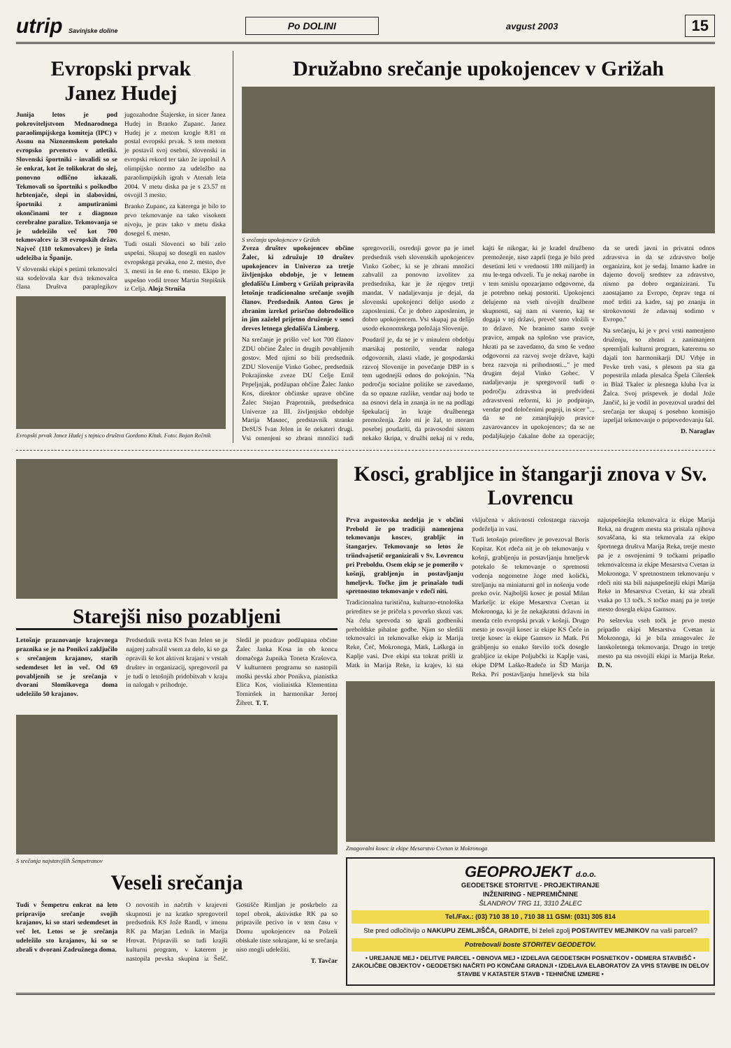utrip Savinjske doline
Po DOLINI
avgust 2003
15
Evropski prvak
Janez Hudej
Junija letos je pod pokroviteljstvom Mednarodnega paraolimpijskega komiteja (IPC) v Assnu na Nizozemskem potekalo evropsko prvenstvo v atletiki. Slovenski športniki - invalidi so se še enkrat, kot že tolikokrat do slej, ponovno odlično izkazali. Tekmovali so športniki s poškodbo hrbtenjače, slepi in slabovidni, športniki z amputiranimi okončinami ter z diagnozo cerebralne paralize. Tekmovanja se je udeležilo več kot 700 tekmovalcev iz 38 evropskih držav. Največ (110 tekmovalcev) je štela udeležba iz Španije.
V slovenski ekipi s petimi tekmovalci sta sodelovala kar dva tekmovalca člana Društva paraplegikov jugozahodne Štajerske, in sicer Janez Hudej in Branko Zupanc. Janez Hudej je z metom krogle 8.81 m postal evropski prvak. S tem metom je postavil svoj osebni, slovenski in evropski rekord ter tako že izpolnil A olimpijsko normo za udeležbo na paraolimpijskih igrah v Atenah leta 2004. V metu diska pa je s 23.57 m osvojil 3 mesto.
Branko Zupanc, za katerega je bilo to prvo tekmovanje na tako visokem nivoju, je prav tako v metu diska dosegel 6. mesto.
Tudi ostali Slovenci so bili zelo uspešni. Skupaj so dosegli en naslov evropskega prvaka, eno 2. mesto, dve 3. mesti in še eno 6. mesto. Ekipo je uspešno vodil trener Martin Stepišnik iz Celja. Alojz Strniša
Evropski prvak Janez Hudej s tajnico društva Gordano Kitak. Foto: Bojan Rečnik
Družabno srečanje upokojencev v Grižah
S srečanja upokojencev v Grižah
Zveza društev upokojencev občine Žalec, ki združuje 10 društev upokojencev in Univerzo za tretje življenjsko obdobje, je v letnem gledališču Limberg v Grižah pripravila letošnje tradicionalno srečanje svojih članov. Predsednik Anton Gros je zbranim izrekel prisrčno dobrodošlico in jim zaželel prijetno druženje v senci dreves letnega gledališča Limberg.
Na srečanje je prišlo več kot 700 članov ZDU občine Žalec in drugih povabljenih gostov. Med njimi so bili predsednik ZDU Slovenije Vinko Gobec, predsednik Pokrajinske zveze DU Celje Emil Pepeljnjak, podžupan občine Žalec Janko Kos, direktor občinske uprave občine Žalec Stojan Praprotnik, predsednica Univerze za III. življenjsko obdobje Marija Masnec, predstavnik stranke DeSUS Ivan Jelen in še nekateri drugi. Vsi omenjeni so zbrani množici tudi spregovorili, osrednji govor pa je imel predsednik vseh slovenskih upokojencev Vinko Gobec, ki se je zbrani množici zahvalil za ponovno izvolitev za predsednika, kar je že njegov tretji mandat. V nadaljevanju je dejal, da slovenski upokojenci delijo usodo z zaposlenimi. Če je dobro zaposlenim, je dobro upokojencem. Vsi skupaj pa delijo usodo ekonomskega položaja Slovenije.
Poudaril je, da se je v minulem obdobju marsikaj postorilo, vendar naloga odgovornih, zlasti vlade, je gospodarski razvoj Slovenije in povečanje DBP in s tem ugodnejši odnos do pokojnin. "Na področju socialne politike se zavedamo, da so opazne razlike, vendar naj bodo te na osnovi dela in znanja in ne na podlagi špekulacij in kraje družbenega premoženja. Zelo mi je žal, to moram posebej poudariti, da pravosodni sistem nekako škripa, v družbi nekaj ni v redu, kajti še nikogar, ki je kradel družbeno premoženje, niso zaprli (tega je bilo pred desetimi leti v vrednosti 180 milijard) in mu le-tega odvzeli. Tu je nekaj narobe in v tem smislu opozarjamo odgovorne, da je potrebno nekaj postoriti. Upokojenci delujemo na vseh nivojih družbene skupnosti, saj nam ni vseeno, kaj se dogaja v tej državi, preveč smo vložili v to državo. Ne branimo samo svoje pravice, ampak na splošno vse pravice, hkrati pa se zavedamo, da smo še vedno odgovorni za razvoj svoje države, kajti brez razvoja ni prihodnosti..." je med drugim dejal Vinko Gobec. V nadaljevanju je spregovoril tudi o področju zdravstva in predvideni zdravstveni reformi, ki jo podpirajo, vendar pod določenimi pogoji, in sicer "... da se ne zmanjšujejo pravice zavarovancev in upokojencev; da se ne podaljšujejo čakalne dobe za operacije; da se uredi javni in privatni odnos zdravstva in da se zdravstvo bolje organizira, kot je sedaj. Imamo kadre in dajemo dovolj sredstev za zdravstvo, nismo pa dobro organizirani. Tu zaostajamo za Evropo, čeprav tega ni moč trditi za kadre, saj po znanju in strokovnosti že zdavnaj sodimo v Evropo."
Na srečanju, ki je v prvi vrsti namenjeno druženju, so zbrani z zanimanjem spremljali kulturni program, kateremu so dajali ton harmonikarji DU Vrbje in Pevke treh vasi, s plesom pa sta ga popestrila mlada plesalca Špela Cilenšek in Blaž Tkalec iz plesnega kluba Iva iz Žalca. Svoj prispevek je dodal Jože Jančič, ki je vodil in povezoval uradni del srečanja ter skupaj s posebno komisijo izpeljal tekmovanje o pripovedovanju šal.
D. Naraglav
Starejši niso pozabljeni
Letošnje praznovanje krajevnega praznika se je na Ponikvi zaključilo s srečanjem krajanov, starih sedemdeset let in več. Od 69 povabljenih se je srečanja v dvorani Slomškovega doma udeležilo 50 krajanov.
Predsednik sveta KS Ivan Jelen se je najprej zahvalil vsem za delo, ki so ga opravili še kot aktivni krajani v vrstah društev in organizacij, spregovoril pa je tudi o letošnjih pridobitvah v kraju in nalogah v prihodnje.
Sledil je pozdrav podžupana občine Žalec Janka Kosa in ob koncu domačega župnika Toneta Krašovca. V kulturnem programu so nastopili moški pevski zbor Ponikva, pianistka Elica Kos, violinistka Klementina Tominšek in harmonikar Jernej Žibret. T. T.
S srečanja najstarejših Šempetranov
Veseli srečanja
Tudi v Šempetru enkrat na leto pripravijo srečanje svojih krajanov, ki so stari sedemdeset in več let. Letos se je srečanja udeležilo sto krajanov, ki so se zbrali v dvorani Zadružnega doma.
O novostih in načrtih v krajevni skupnosti je na kratko spregovoril predsednik KS Jože Randl, v imenu RK pa Marjan Lednik in Marija Hrovat. Pripravili so tudi krajši kulturni program, v katerem je nastopila pevska skupina iz Šešč. Gostišče Rimljan je poskrbelo za topel obrok, aktivistke RK pa so pripravile pecivo in v tem času v Domu upokojencev na Polzeli obiskale tiste sokrajane, ki se srečanja niso mogli udeležiti.
T. Tavčar
Kosci, grabljice in štangarji znova v Sv. Lovrencu
Prva avgustovska nedelja je v občini Prebold že po tradiciji namenjena tekmovanju koscev, grabljic in štangarjev. Tekmovanje so letos že triindvajsetič organizirali v Sv. Lovrencu pri Preboldu. Osem ekip se je pomerilo v košnji, grabljenju in postavljanju hmeljevk. Točke jim je prinašalo tudi spretnostno tekmovanje v rdeči niti.
Tradicionalna turistična, kulturno-etnološka prireditev se je pričela s povorko skozi vas. Na čelu sprevoda so igrali godbeniki preboldske pihalne godbe. Njim so sledili tekmovalci in tekmovalke ekip iz Marija Reke, Čeč, Mokronoga, Matk, Laškega in Kaplje vasi. Dve ekipi sta tokrat prišli iz Matk in Marija Reke, iz krajev, ki sta vključena v aktivnosti celostnega razvoja podeželja in vasi.
Tudi letošnjo prireditev je povezoval Boris Kopitar. Kot rdeča nit je ob tekmovanju v košnji, grabljenju in postavljanju hmeljevk potekalo še tekmovanje o spretnosti vodenja nogometne žoge med količki, streljanju na miniaturni gol in nošenju vode preko ovir. Najboljši kosec je postal Milan Markeljc iz ekipe Mesarstva Cvetan iz Mokronoga, ki je že nekajkratni državni in menda celo evropski prvak v košnji. Drugo mesto je osvojil kosec iz ekipe KS Čeče in tretje kosec iz ekipe Gamsov iz Matk. Pri grabljenju so enako število točk dosegle grabljice iz ekipe Poljubčki iz Kaplje vasi, ekipe DPM Laško-Radeče in ŠD Marija Reka. Pri postavljanju hmeljevk sta bila najuspešnejša tekmovalca iz ekipe Marija Reka, na drugem mestu sta pristala njihova sovaščana, ki sta tekmovala za ekipo športnega društva Marija Reka, tretje mesto pa je z osvojenimi 9 točkami pripadlo tekmovalcema iz ekipe Mesarstva Cvetan iz Mokronoga. V spretnostnem tekmovanju v rdeči niti sta bili najuspešnejši ekipi Marija Reke in Mesarstva Cvetan, ki sta zbrali vsaka po 13 točk. S točko manj pa je tretje mesto dosegla ekipa Gamsov.
Po seštevku vseh točk je prvo mesto pripadlo ekipi Mesarstva Cvetan iz Mokronoga, ki je bila zmagovalec že lanskoletnega tekmovanja. Drugo in tretje mesto pa sta osvojili ekipi iz Marija Reke. D. N.
Zmagovalni kosec iz ekipe Mesarstvo Cvetan iz Mokronoga
GEOPROJEKT d.o.o.
GEODETSKE STORITVE - PROJEKTIRANJE
INŽENIRING - NEPREMIČNINE
ŠLANDROV TRG 11, 3310 ŽALEC
Tel./Fax.: (03) 710 38 10 , 710 38 11 GSM: (031) 305 814
Ste pred odločitvijo o NAKUPU ZEMLJIŠČA, GRADITE, bi želeli zgolj POSTAVITEV MEJNIKOV na vaši parceli?
Potrebovali boste STORITEV GEODETOV.
• UREJANJE MEJ • DELITVE PARCEL • OBNOVA MEJ • IZDELAVA GEODETSKIH POSNETKOV • ODMERA STAVBIŠČ • ZAKOLIČBE OBJEKTOV • GEODETSKI NAČRTI PO KONČANI GRADNJI • IZDELAVA ELABORATOV ZA VPIS STAVBE IN DELOV STAVBE V KATASTER STAVB • TEHNIČNE IZMERE •